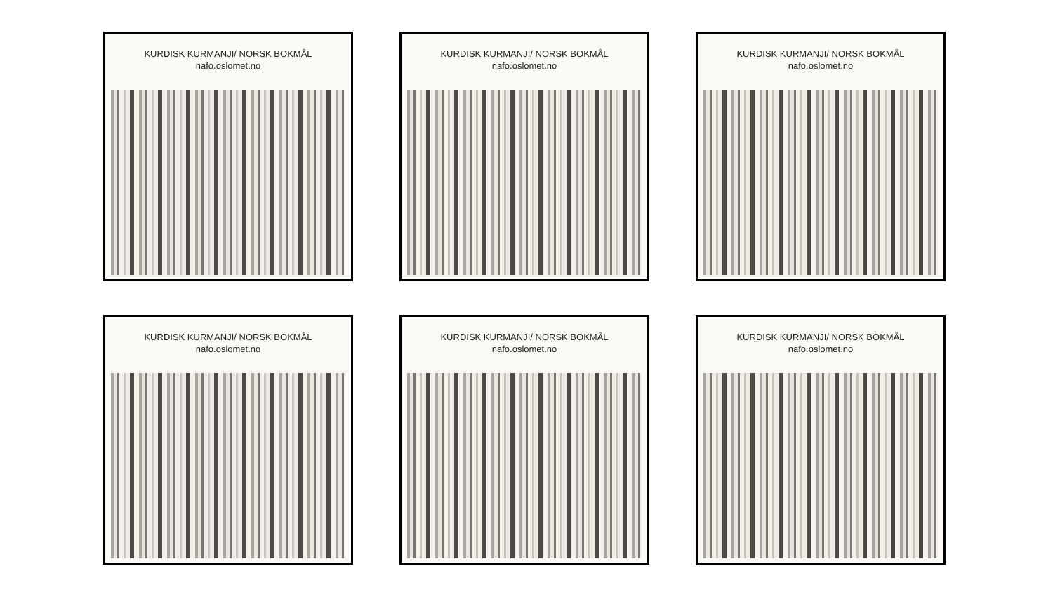KURDISK KURMANJI/ NORSK BOKMÅL
nafo.oslomet.no
KURDISK KURMANJI/ NORSK BOKMÅL
nafo.oslomet.no
KURDISK KURMANJI/ NORSK BOKMÅL
nafo.oslomet.no
KURDISK KURMANJI/ NORSK BOKMÅL
nafo.oslomet.no
KURDISK KURMANJI/ NORSK BOKMÅL
nafo.oslomet.no
KURDISK KURMANJI/ NORSK BOKMÅL
nafo.oslomet.no